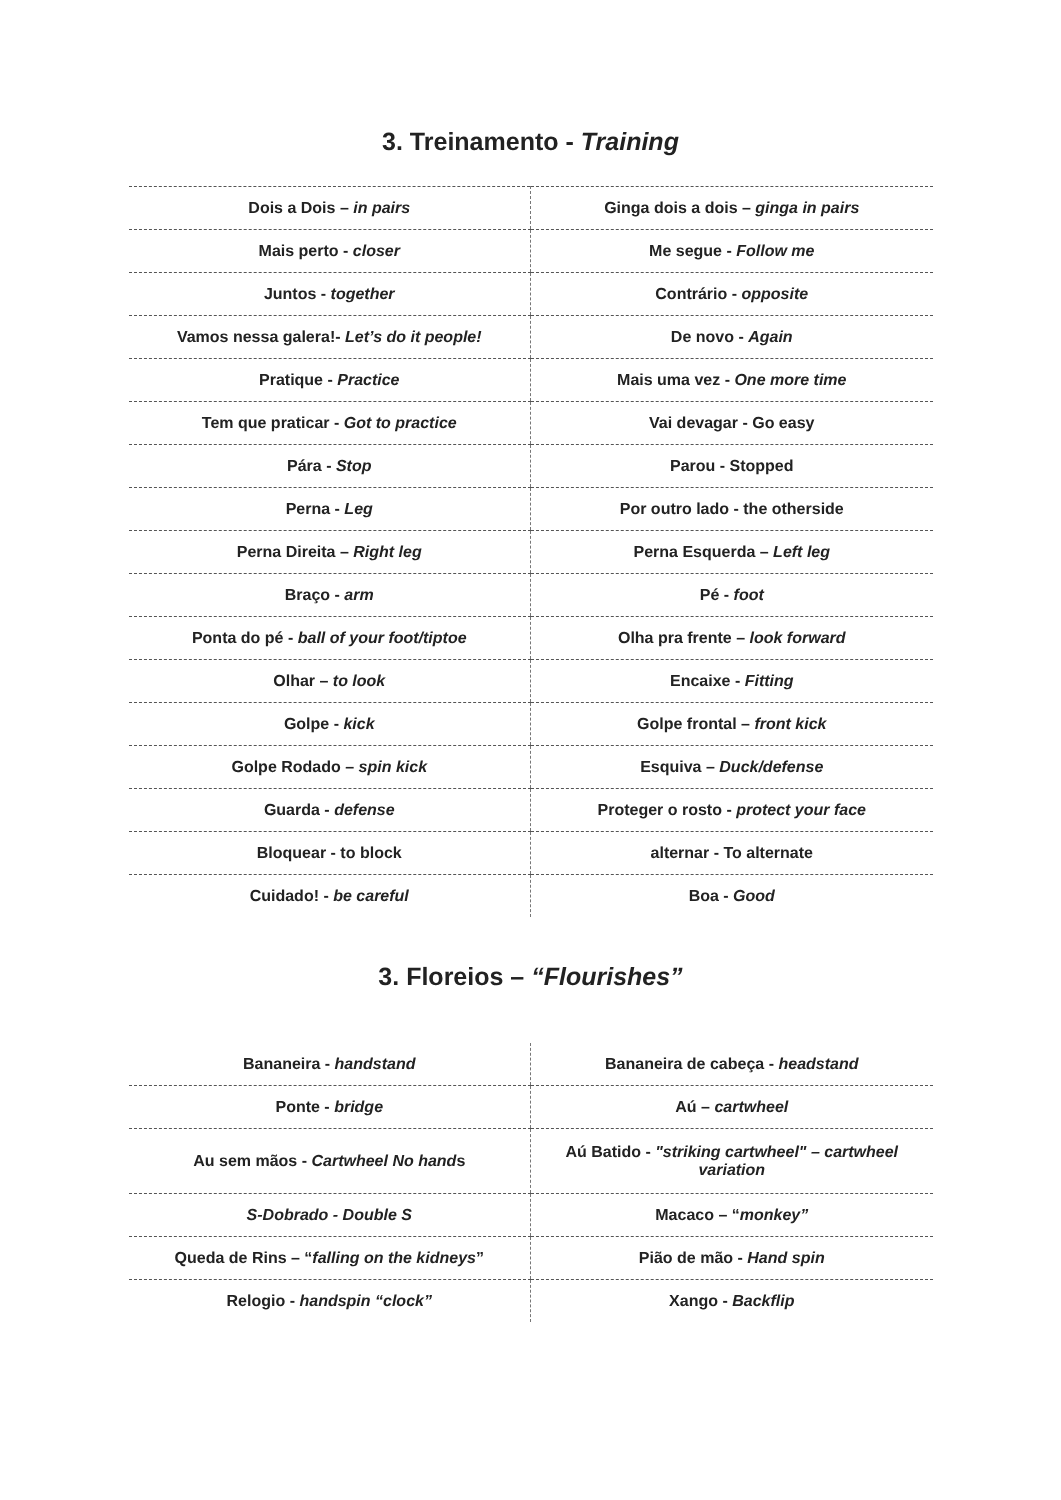3. Treinamento - Training
| Dois a Dois – in pairs | Ginga dois a dois – ginga in pairs |
| Mais perto - closer | Me segue - Follow me |
| Juntos - together | Contrário - opposite |
| Vamos nessa galera!- Let’s do it people! | De novo - Again |
| Pratique - Practice | Mais uma vez - One more time |
| Tem que praticar - Got to practice | Vai devagar - Go easy |
| Pára - Stop | Parou - Stopped |
| Perna - Leg | Por outro lado - the otherside |
| Perna Direita – Right leg | Perna Esquerda – Left leg |
| Braço - arm | Pé - foot |
| Ponta do pé - ball of your foot/tiptoe | Olha pra frente – look forward |
| Olhar – to look | Encaixe - Fitting |
| Golpe - kick | Golpe frontal – front kick |
| Golpe Rodado – spin kick | Esquiva – Duck/defense |
| Guarda - defense | Proteger o rosto - protect your face |
| Bloquear - to block | alternar - To alternate |
| Cuidado! - be careful | Boa - Good |
3. Floreios – “Flourishes”
| Bananeira - handstand | Bananeira de cabeça - headstand |
| Ponte - bridge | Aú – cartwheel |
| Au sem mãos - Cartwheel No hand s | Aú Batido - "striking cartwheel" – cartwheel variation |
| S-Dobrado - Double S | Macaco – “ monkey” |
| Queda de Rins – “ falling on the kidneys ” | Pião de mão - Hand spin |
| Relogio - handspin “clock” | Xango - Backflip |